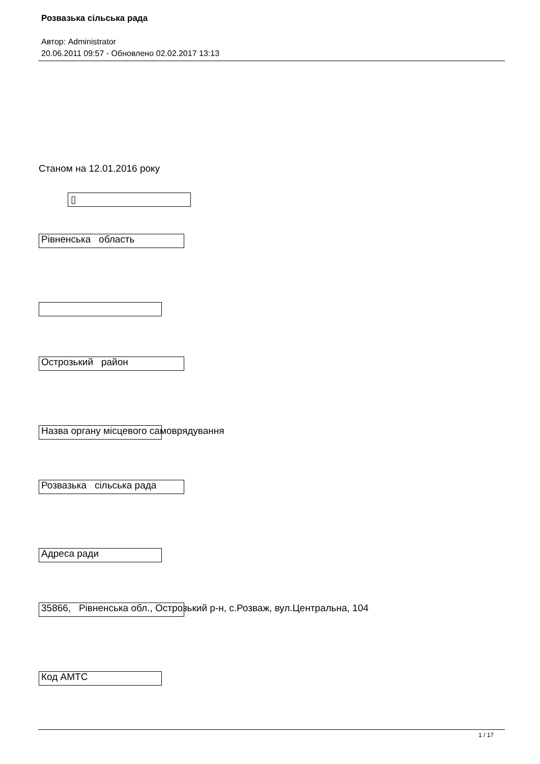Розвазька сільська рада
Автор: Administrator
20.06.2011 09:57 - Обновлено 02.02.2017 13:13
Станом на 12.01.2016 року
▯
Рівненська область
Острозький район
Назва органу місцевого самоврядування
Розвазька сільська рада
Адреса ради
35866, Рівненська обл., Острозький р-н, с.Розваж, вул.Центральна, 104
Код АМТС
1 / 17